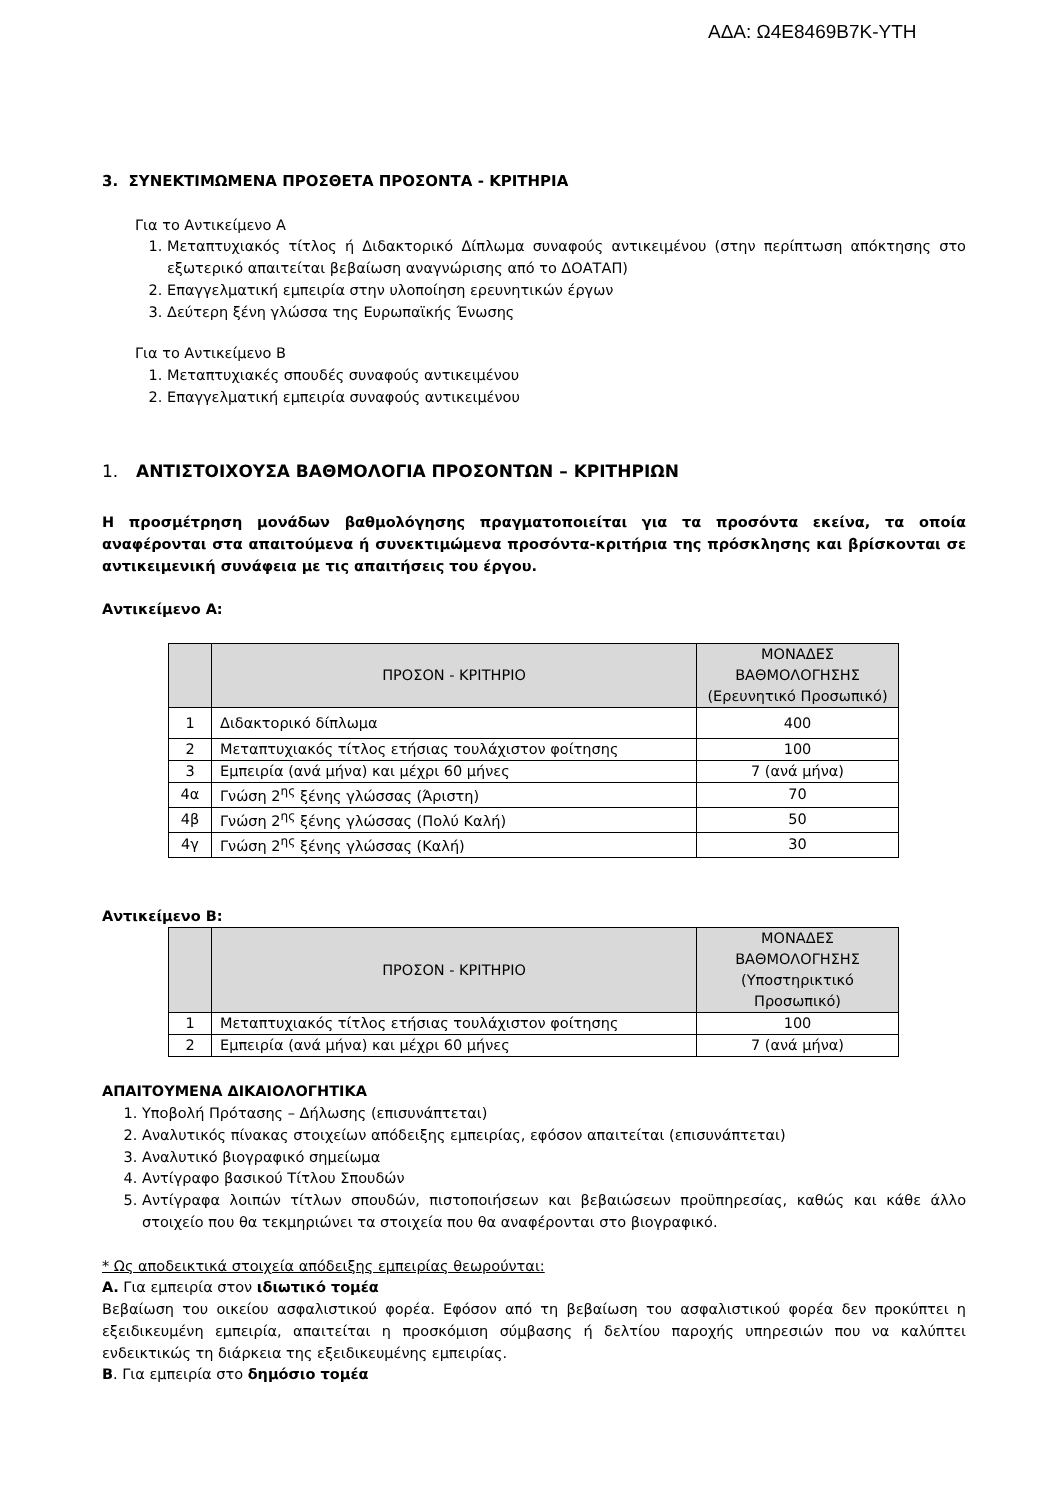ΑΔΑ: Ω4Ε8469Β7Κ-ΥΤΗ
3. ΣΥΝΕΚΤΙΜΩΜΕΝΑ ΠΡΟΣΘΕΤΑ ΠΡΟΣΟΝΤΑ - ΚΡΙΤΗΡΙΑ
Για το Αντικείμενο Α
1. Μεταπτυχιακός τίτλος ή Διδακτορικό Δίπλωμα συναφούς αντικειμένου (στην περίπτωση απόκτησης στο εξωτερικό απαιτείται βεβαίωση αναγνώρισης από το ΔΟΑΤΑΠ)
2. Επαγγελματική εμπειρία στην υλοποίηση ερευνητικών έργων
3. Δεύτερη ξένη γλώσσα της Ευρωπαϊκής Ένωσης
Για το Αντικείμενο Β
1. Μεταπτυχιακές σπουδές συναφούς αντικειμένου
2. Επαγγελματική εμπειρία συναφούς αντικειμένου
1. ΑΝΤΙΣΤΟΙΧΟΥΣΑ ΒΑΘΜΟΛΟΓΙΑ ΠΡΟΣΟΝΤΩΝ – ΚΡΙΤΗΡΙΩΝ
Η προσμέτρηση μονάδων βαθμολόγησης πραγματοποιείται για τα προσόντα εκείνα, τα οποία αναφέρονται στα απαιτούμενα ή συνεκτιμώμενα προσόντα-κριτήρια της πρόσκλησης και βρίσκονται σε αντικειμενική συνάφεια με τις απαιτήσεις του έργου.
Αντικείμενο Α:
| | ΠΡΟΣΟΝ - ΚΡΙΤΗΡΙΟ | ΜΟΝΑΔΕΣ ΒΑΘΜΟΛΟΓΗΣΗΣ (Ερευνητικό Προσωπικό) |
| --- | --- | --- |
| 1 | Διδακτορικό δίπλωμα | 400 |
| 2 | Μεταπτυχιακός τίτλος ετήσιας τουλάχιστον φοίτησης | 100 |
| 3 | Εμπειρία (ανά μήνα) και μέχρι 60 μήνες | 7 (ανά μήνα) |
| 4α | Γνώση 2<sup>ης</sup> ξένης γλώσσας (Άριστη) | 70 |
| 4β | Γνώση 2<sup>ης</sup> ξένης γλώσσας (Πολύ Καλή) | 50 |
| 4γ | Γνώση 2<sup>ης</sup> ξένης γλώσσας (Καλή) | 30 |
Αντικείμενο Β:
| | ΠΡΟΣΟΝ - ΚΡΙΤΗΡΙΟ | ΜΟΝΑΔΕΣ ΒΑΘΜΟΛΟΓΗΣΗΣ (Υποστηρικτικό Προσωπικό) |
| --- | --- | --- |
| 1 | Μεταπτυχιακός τίτλος ετήσιας τουλάχιστον φοίτησης | 100 |
| 2 | Εμπειρία (ανά μήνα) και μέχρι 60 μήνες | 7 (ανά μήνα) |
ΑΠΑΙΤΟΥΜΕΝΑ ΔΙΚΑΙΟΛΟΓΗΤΙΚΑ
1. Υποβολή Πρότασης – Δήλωσης (επισυνάπτεται)
2. Αναλυτικός πίνακας στοιχείων απόδειξης εμπειρίας, εφόσον απαιτείται (επισυνάπτεται)
3. Αναλυτικό βιογραφικό σημείωμα
4. Αντίγραφο βασικού Τίτλου Σπουδών
5. Αντίγραφα λοιπών τίτλων σπουδών, πιστοποιήσεων και βεβαιώσεων προϋπηρεσίας, καθώς και κάθε άλλο στοιχείο που θα τεκμηριώνει τα στοιχεία που θα αναφέρονται στο βιογραφικό.
* Ως αποδεικτικά στοιχεία απόδειξης εμπειρίας θεωρούνται:
Α. Για εμπειρία στον ιδιωτικό τομέα
Βεβαίωση του οικείου ασφαλιστικού φορέα. Εφόσον από τη βεβαίωση του ασφαλιστικού φορέα δεν προκύπτει η εξειδικευμένη εμπειρία, απαιτείται η προσκόμιση σύμβασης ή δελτίου παροχής υπηρεσιών που να καλύπτει ενδεικτικώς τη διάρκεια της εξειδικευμένης εμπειρίας.
Β. Για εμπειρία στο δημόσιο τομέα